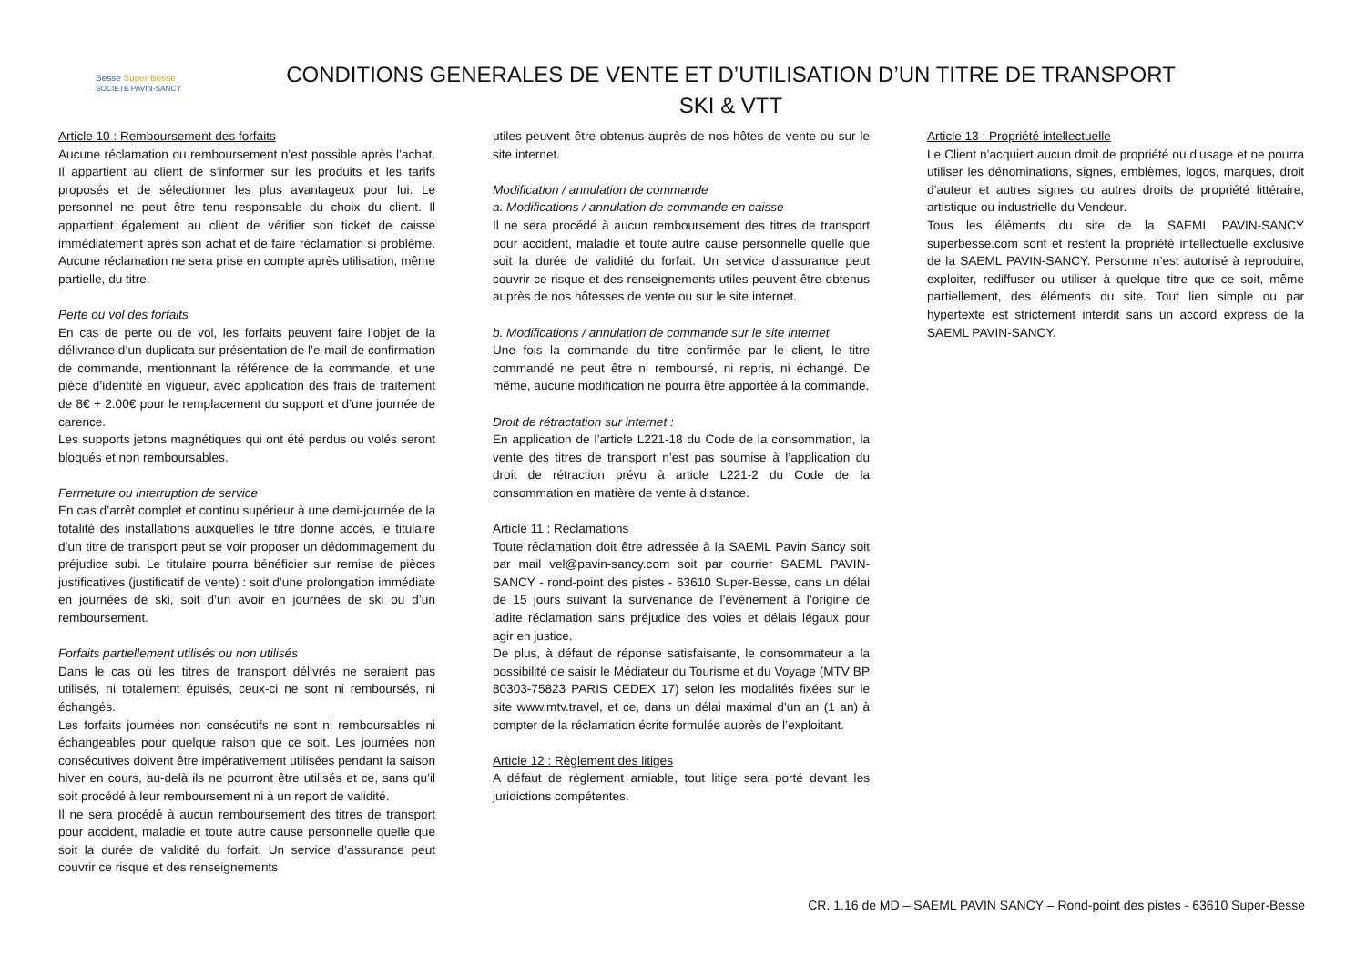Besse Super Besse
SOCIÉTÉ PAVIN-SANCY
CONDITIONS GENERALES DE VENTE ET D’UTILISATION D’UN TITRE DE TRANSPORT
SKI & VTT
Article 10 : Remboursement des forfaits
Aucune réclamation ou remboursement n’est possible après l’achat. Il appartient au client de s’informer sur les produits et les tarifs proposés et de sélectionner les plus avantageux pour lui. Le personnel ne peut être tenu responsable du choix du client. Il appartient également au client de vérifier son ticket de caisse immédiatement après son achat et de faire réclamation si problème. Aucune réclamation ne sera prise en compte après utilisation, même partielle, du titre.
Perte ou vol des forfaits
En cas de perte ou de vol, les forfaits peuvent faire l’objet de la délivrance d’un duplicata sur présentation de l’e-mail de confirmation de commande, mentionnant la référence de la commande, et une pièce d’identité en vigueur, avec application des frais de traitement de 8€ + 2.00€ pour le remplacement du support et d’une journée de carence.
Les supports jetons magnétiques qui ont été perdus ou volés seront bloqués et non remboursables.
Fermeture ou interruption de service
En cas d’arrêt complet et continu supérieur à une demi-journée de la totalité des installations auxquelles le titre donne accès, le titulaire d’un titre de transport peut se voir proposer un dédommagement du préjudice subi. Le titulaire pourra bénéficier sur remise de pièces justificatives (justificatif de vente) : soit d’une prolongation immédiate en journées de ski, soit d’un avoir en journées de ski ou d’un remboursement.
Forfaits partiellement utilisés ou non utilisés
Dans le cas où les titres de transport délivrés ne seraient pas utilisés, ni totalement épuisés, ceux-ci ne sont ni remboursés, ni échangés.
Les forfaits journées non consécutifs ne sont ni remboursables ni échangeables pour quelque raison que ce soit. Les journées non consécutives doivent être impérativement utilisées pendant la saison hiver en cours, au-delà ils ne pourront être utilisés et ce, sans qu’il soit procédé à leur remboursement ni à un report de validité.
Il ne sera procédé à aucun remboursement des titres de transport pour accident, maladie et toute autre cause personnelle quelle que soit la durée de validité du forfait. Un service d’assurance peut couvrir ce risque et des renseignements
utiles peuvent être obtenus auprès de nos hôtes de vente ou sur le site internet.
Modification / annulation de commande
a. Modifications / annulation de commande en caisse
Il ne sera procédé à aucun remboursement des titres de transport pour accident, maladie et toute autre cause personnelle quelle que soit la durée de validité du forfait. Un service d’assurance peut couvrir ce risque et des renseignements utiles peuvent être obtenus auprès de nos hôtesses de vente ou sur le site internet.
b. Modifications / annulation de commande sur le site internet
Une fois la commande du titre confirmée par le client, le titre commandé ne peut être ni remboursé, ni repris, ni échangé. De même, aucune modification ne pourra être apportée à la commande.
Droit de rétractation sur internet :
En application de l’article L221-18 du Code de la consommation, la vente des titres de transport n’est pas soumise à l’application du droit de rétraction prévu à article L221-2 du Code de la consommation en matière de vente à distance.
Article 11 : Réclamations
Toute réclamation doit être adressée à la SAEML Pavin Sancy soit par mail vel@pavin-sancy.com soit par courrier SAEML PAVIN-SANCY - rond-point des pistes - 63610 Super-Besse, dans un délai de 15 jours suivant la survenance de l’évènement à l’origine de ladite réclamation sans préjudice des voies et délais légaux pour agir en justice.
De plus, à défaut de réponse satisfaisante, le consommateur a la possibilité de saisir le Médiateur du Tourisme et du Voyage (MTV BP 80303-75823 PARIS CEDEX 17) selon les modalités fixées sur le site www.mtv.travel, et ce, dans un délai maximal d’un an (1 an) à compter de la réclamation écrite formulée auprès de l’exploitant.
Article 12 : Règlement des litiges
A défaut de règlement amiable, tout litige sera porté devant les juridictions compétentes.
Article 13 : Propriété intellectuelle
Le Client n’acquiert aucun droit de propriété ou d’usage et ne pourra utiliser les dénominations, signes, emblèmes, logos, marques, droit d’auteur et autres signes ou autres droits de propriété littéraire, artistique ou industrielle du Vendeur.
Tous les éléments du site de la SAEML PAVIN-SANCY superbesse.com sont et restent la propriété intellectuelle exclusive de la SAEML PAVIN-SANCY. Personne n’est autorisé à reproduire, exploiter, rediffuser ou utiliser à quelque titre que ce soit, même partiellement, des éléments du site. Tout lien simple ou par hypertexte est strictement interdit sans un accord express de la SAEML PAVIN-SANCY.
CR. 1.16 de MD – SAEML PAVIN SANCY – Rond-point des pistes - 63610 Super-Besse